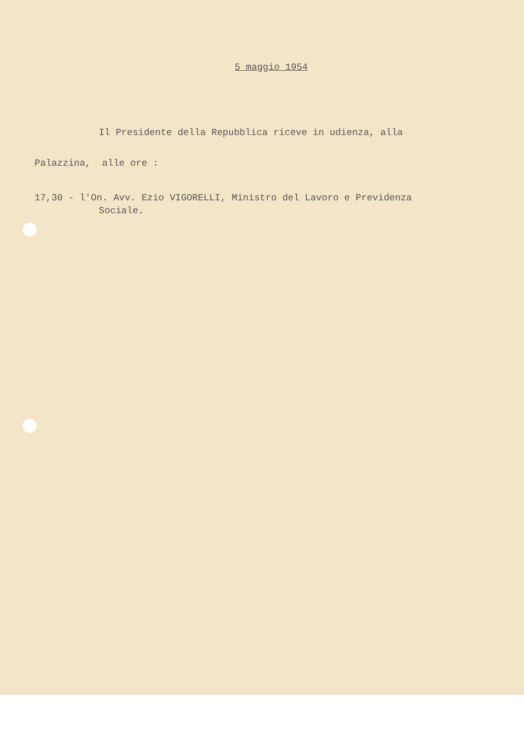5 maggio 1954
Il Presidente della Repubblica riceve in udienza, alla
Palazzina, alle ore :
17,30 - l'On. Avv. Ezio VIGORELLI, Ministro del Lavoro e Previdenza
Sociale.